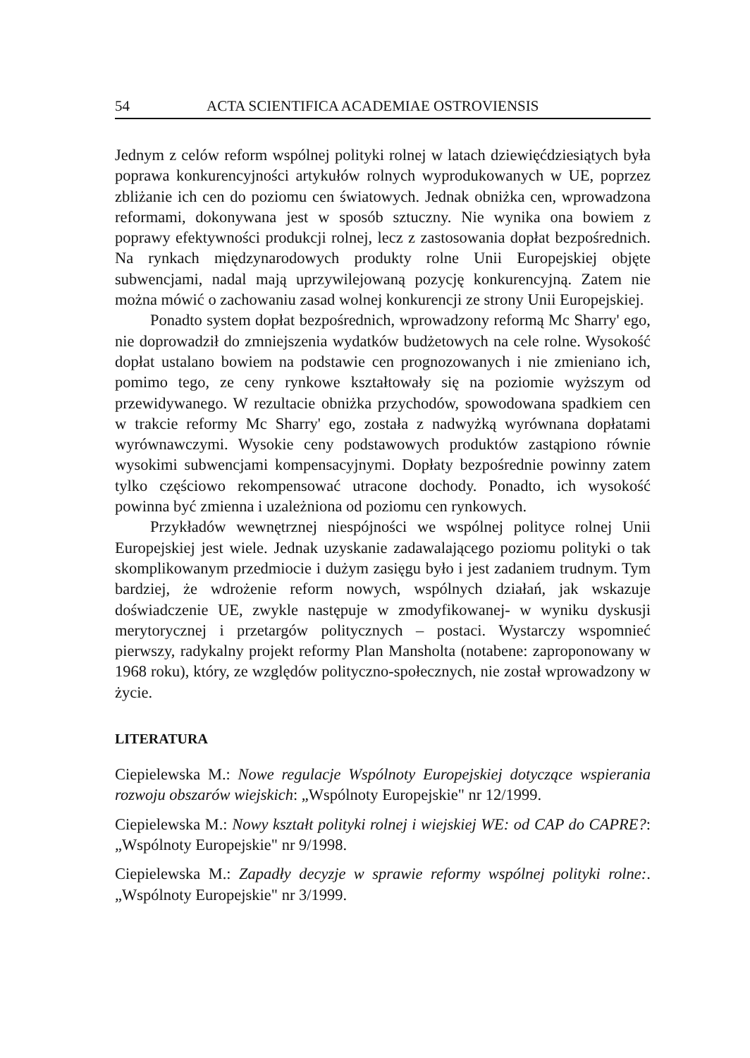54 ACTA SCIENTIFICA ACADEMIAE OSTROVIENSIS
Jednym z celów reform wspólnej polityki rolnej w latach dziewięćdziesiątych była poprawa konkurencyjności artykułów rolnych wyprodukowanych w UE, poprzez zbliżanie ich cen do poziomu cen światowych. Jednak obniżka cen, wprowadzona reformami, dokonywana jest w sposób sztuczny. Nie wynika ona bowiem z poprawy efektywności produkcji rolnej, lecz z zastosowania dopłat bezpośrednich. Na rynkach międzynarodowych produkty rolne Unii Europejskiej objęte subwencjami, nadal mają uprzywilejowaną pozycję konkurencyjną. Zatem nie można mówić o zachowaniu zasad wolnej konkurencji ze strony Unii Europejskiej.
Ponadto system dopłat bezpośrednich, wprowadzony reformą Mc Sharry' ego, nie doprowadził do zmniejszenia wydatków budżetowych na cele rolne. Wysokość dopłat ustalano bowiem na podstawie cen prognozowanych i nie zmieniano ich, pomimo tego, ze ceny rynkowe kształtowały się na poziomie wyższym od przewidywanego. W rezultacie obniżka przychodów, spowodowana spadkiem cen w trakcie reformy Mc Sharry' ego, została z nadwyżką wyrównana dopłatami wyrównawczymi. Wysokie ceny podstawowych produktów zastąpiono równie wysokimi subwencjami kompensacyjnymi. Dopłaty bezpośrednie powinny zatem tylko częściowo rekompensować utracone dochody. Ponadto, ich wysokość powinna być zmienna i uzależniona od poziomu cen rynkowych.
Przykładów wewnętrznej niespójności we wspólnej polityce rolnej Unii Europejskiej jest wiele. Jednak uzyskanie zadawalającego poziomu polityki o tak skomplikowanym przedmiocie i dużym zasięgu było i jest zadaniem trudnym. Tym bardziej, że wdrożenie reform nowych, wspólnych działań, jak wskazuje doświadczenie UE, zwykle następuje w zmodyfikowanej- w wyniku dyskusji merytorycznej i przetargów politycznych – postaci. Wystarczy wspomnieć pierwszy, radykalny projekt reformy Plan Mansholta (notabene: zaproponowany w 1968 roku), który, ze względów polityczno-społecznych, nie został wprowadzony w życie.
LITERATURA
Ciepielewska M.: Nowe regulacje Wspólnoty Europejskiej dotyczące wspierania rozwoju obszarów wiejskich: „Wspólnoty Europejskie" nr 12/1999.
Ciepielewska M.: Nowy kształt polityki rolnej i wiejskiej WE: od CAP do CAPRE?: „Wspólnoty Europejskie" nr 9/1998.
Ciepielewska M.: Zapadły decyzje w sprawie reformy wspólnej polityki rolne:. „Wspólnoty Europejskie" nr 3/1999.